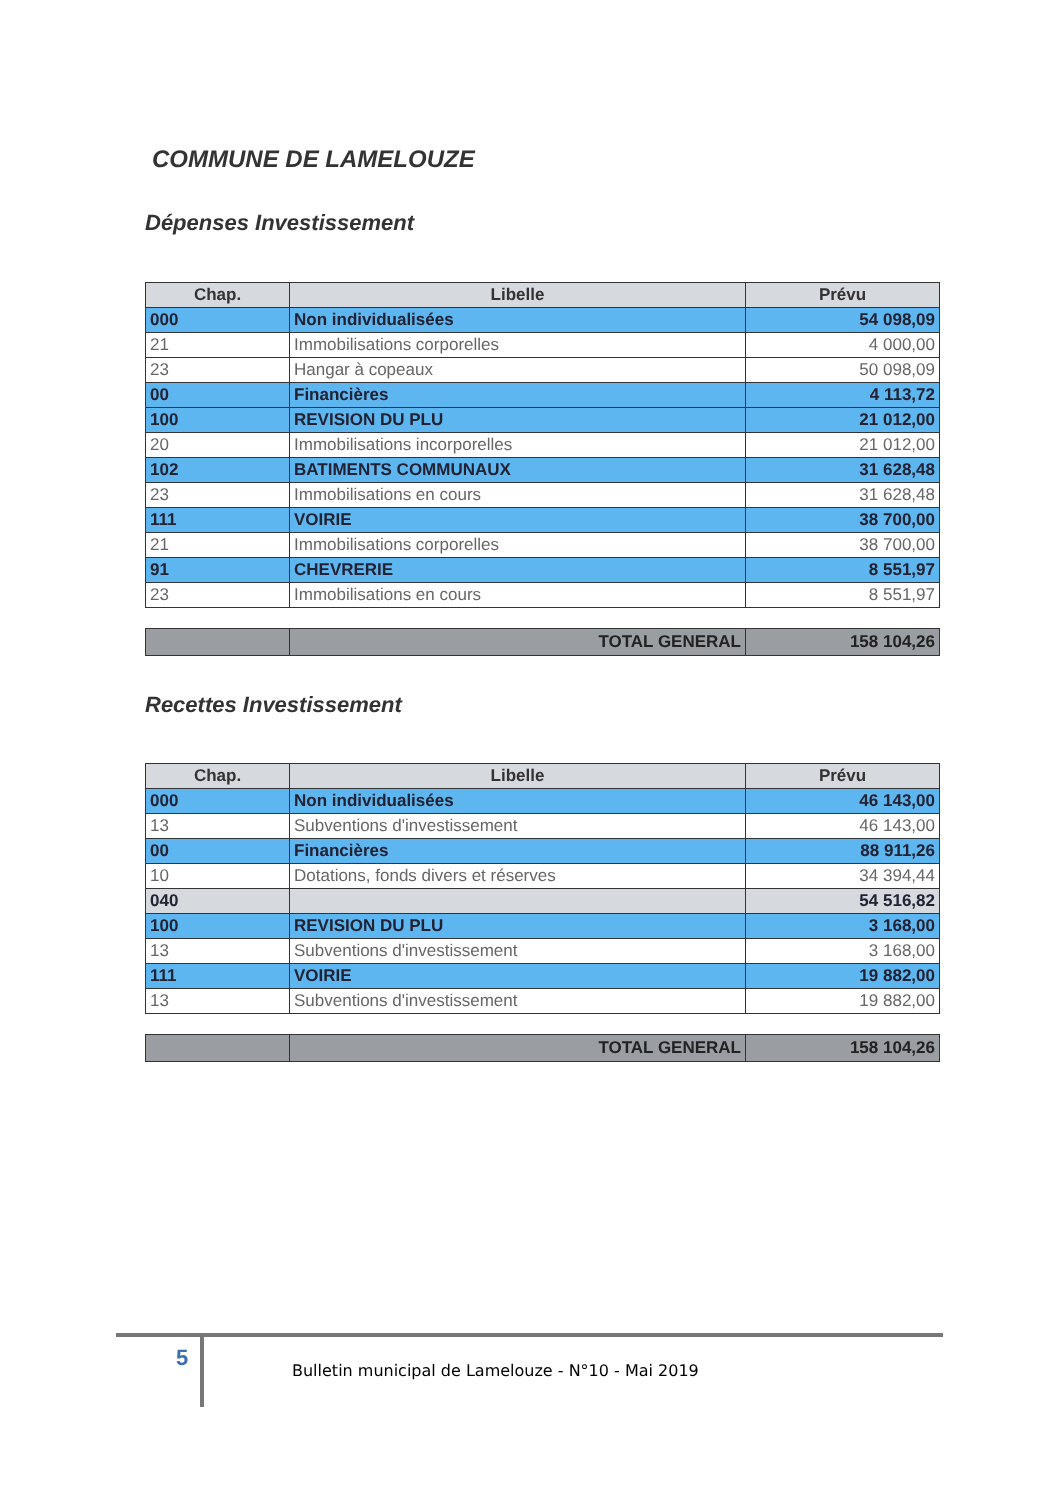COMMUNE DE LAMELOUZE
Dépenses Investissement
| Chap. | Libelle | Prévu |
| --- | --- | --- |
| 000 | Non individualisées | 54 098,09 |
| 21 | Immobilisations corporelles | 4 000,00 |
| 23 | Hangar à copeaux | 50 098,09 |
| 00 | Financières | 4 113,72 |
| 100 | REVISION DU PLU | 21 012,00 |
| 20 | Immobilisations incorporelles | 21 012,00 |
| 102 | BATIMENTS COMMUNAUX | 31 628,48 |
| 23 | Immobilisations en cours | 31 628,48 |
| 111 | VOIRIE | 38 700,00 |
| 21 | Immobilisations corporelles | 38 700,00 |
| 91 | CHEVRERIE | 8 551,97 |
| 23 | Immobilisations en cours | 8 551,97 |
| | TOTAL GENERAL | 158 104,26 |
Recettes Investissement
| Chap. | Libelle | Prévu |
| --- | --- | --- |
| 000 | Non individualisées | 46 143,00 |
| 13 | Subventions d'investissement | 46 143,00 |
| 00 | Financières | 88 911,26 |
| 10 | Dotations, fonds divers et réserves | 34 394,44 |
| 040 | | 54 516,82 |
| 100 | REVISION DU PLU | 3 168,00 |
| 13 | Subventions d'investissement | 3 168,00 |
| 111 | VOIRIE | 19 882,00 |
| 13 | Subventions d'investissement | 19 882,00 |
| | TOTAL GENERAL | 158 104,26 |
5
Bulletin municipal de Lamelouze - N°10 - Mai 2019